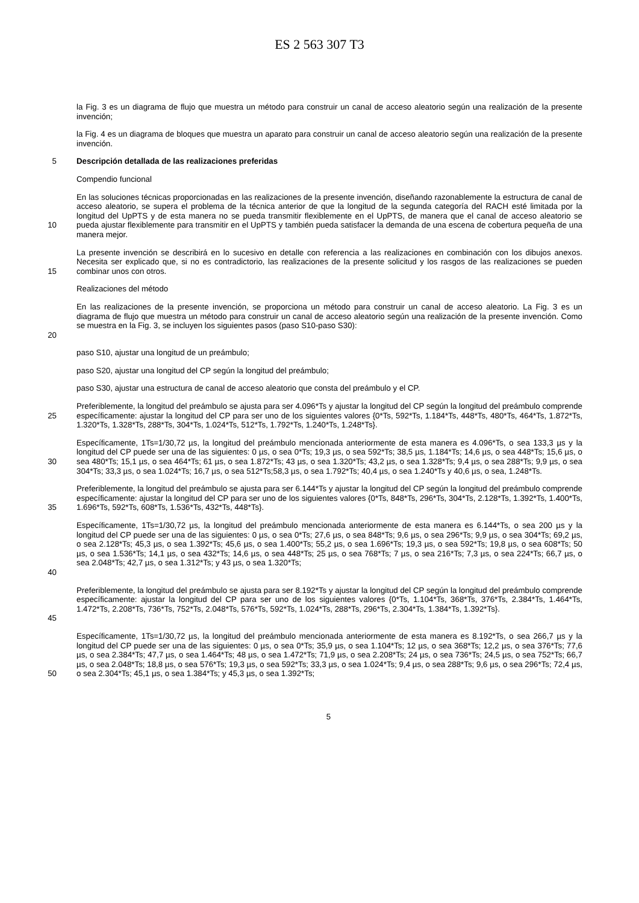ES 2 563 307 T3
la Fig. 3 es un diagrama de flujo que muestra un método para construir un canal de acceso aleatorio según una realización de la presente invención;
la Fig. 4 es un diagrama de bloques que muestra un aparato para construir un canal de acceso aleatorio según una realización de la presente invención.
5 Descripción detallada de las realizaciones preferidas
Compendio funcional
10 En las soluciones técnicas proporcionadas en las realizaciones de la presente invención, diseñando razonablemente la estructura de canal de acceso aleatorio, se supera el problema de la técnica anterior de que la longitud de la segunda categoría del RACH esté limitada por la longitud del UpPTS y de esta manera no se pueda transmitir flexiblemente en el UpPTS, de manera que el canal de acceso aleatorio se pueda ajustar flexiblemente para transmitir en el UpPTS y también pueda satisfacer la demanda de una escena de cobertura pequeña de una manera mejor.
15 La presente invención se describirá en lo sucesivo en detalle con referencia a las realizaciones en combinación con los dibujos anexos. Necesita ser explicado que, si no es contradictorio, las realizaciones de la presente solicitud y los rasgos de las realizaciones se pueden combinar unos con otros.
Realizaciones del método
20 En las realizaciones de la presente invención, se proporciona un método para construir un canal de acceso aleatorio. La Fig. 3 es un diagrama de flujo que muestra un método para construir un canal de acceso aleatorio según una realización de la presente invención. Como se muestra en la Fig. 3, se incluyen los siguientes pasos (paso S10-paso S30):
paso S10, ajustar una longitud de un preámbulo;
paso S20, ajustar una longitud del CP según la longitud del preámbulo;
paso S30, ajustar una estructura de canal de acceso aleatorio que consta del preámbulo y el CP.
25 Preferiblemente, la longitud del preámbulo se ajusta para ser 4.096*Ts y ajustar la longitud del CP según la longitud del preámbulo comprende específicamente: ajustar la longitud del CP para ser uno de los siguientes valores {0*Ts, 592*Ts, 1.184*Ts, 448*Ts, 480*Ts, 464*Ts, 1.872*Ts, 1.320*Ts, 1.328*Ts, 288*Ts, 304*Ts, 1.024*Ts, 512*Ts, 1.792*Ts, 1.240*Ts, 1.248*Ts}.
30 Específicamente, 1Ts=1/30,72 µs, la longitud del preámbulo mencionada anteriormente de esta manera es 4.096*Ts, o sea 133,3 µs y la longitud del CP puede ser una de las siguientes: 0 µs, o sea 0*Ts; 19,3 µs, o sea 592*Ts; 38,5 µs, 1.184*Ts; 14,6 µs, o sea 448*Ts; 15,6 µs, o sea 480*Ts; 15,1 µs, o sea 464*Ts; 61 µs, o sea 1.872*Ts; 43 µs, o sea 1.320*Ts; 43,2 µs, o sea 1.328*Ts; 9,4 µs, o sea 288*Ts; 9,9 µs, o sea 304*Ts; 33,3 µs, o sea 1.024*Ts; 16,7 µs, o sea 512*Ts;58,3 µs, o sea 1.792*Ts; 40,4 µs, o sea 1.240*Ts y 40,6 µs, o sea, 1.248*Ts.
35 Preferiblemente, la longitud del preámbulo se ajusta para ser 6.144*Ts y ajustar la longitud del CP según la longitud del preámbulo comprende específicamente: ajustar la longitud del CP para ser uno de los siguientes valores {0*Ts, 848*Ts, 296*Ts, 304*Ts, 2.128*Ts, 1.392*Ts, 1.400*Ts, 1.696*Ts, 592*Ts, 608*Ts, 1.536*Ts, 432*Ts, 448*Ts}.
40 Específicamente, 1Ts=1/30,72 µs, la longitud del preámbulo mencionada anteriormente de esta manera es 6.144*Ts, o sea 200 µs y la longitud del CP puede ser una de las siguientes: 0 µs, o sea 0*Ts; 27,6 µs, o sea 848*Ts; 9,6 µs, o sea 296*Ts; 9,9 µs, o sea 304*Ts; 69,2 µs, o sea 2.128*Ts; 45,3 µs, o sea 1.392*Ts; 45,6 µs, o sea 1.400*Ts; 55,2 µs, o sea 1.696*Ts; 19,3 µs, o sea 592*Ts; 19,8 µs, o sea 608*Ts; 50 µs, o sea 1.536*Ts; 14,1 µs, o sea 432*Ts; 14,6 µs, o sea 448*Ts; 25 µs, o sea 768*Ts; 7 µs, o sea 216*Ts; 7,3 µs, o sea 224*Ts; 66,7 µs, o sea 2.048*Ts; 42,7 µs, o sea 1.312*Ts; y 43 µs, o sea 1.320*Ts;
45 Preferiblemente, la longitud del preámbulo se ajusta para ser 8.192*Ts y ajustar la longitud del CP según la longitud del preámbulo comprende específicamente: ajustar la longitud del CP para ser uno de los siguientes valores {0*Ts, 1.104*Ts, 368*Ts, 376*Ts, 2.384*Ts, 1.464*Ts, 1.472*Ts, 2.208*Ts, 736*Ts, 752*Ts, 2.048*Ts, 576*Ts, 592*Ts, 1.024*Ts, 288*Ts, 296*Ts, 2.304*Ts, 1.384*Ts, 1.392*Ts}.
50 Específicamente, 1Ts=1/30,72 µs, la longitud del preámbulo mencionada anteriormente de esta manera es 8.192*Ts, o sea 266,7 µs y la longitud del CP puede ser una de las siguientes: 0 µs, o sea 0*Ts; 35,9 µs, o sea 1.104*Ts; 12 µs, o sea 368*Ts; 12,2 µs, o sea 376*Ts; 77,6 µs, o sea 2.384*Ts; 47,7 µs, o sea 1.464*Ts; 48 µs, o sea 1.472*Ts; 71,9 µs, o sea 2.208*Ts; 24 µs, o sea 736*Ts; 24,5 µs, o sea 752*Ts; 66,7 µs, o sea 2.048*Ts; 18,8 µs, o sea 576*Ts; 19,3 µs, o sea 592*Ts; 33,3 µs, o sea 1.024*Ts; 9,4 µs, o sea 288*Ts; 9,6 µs, o sea 296*Ts; 72,4 µs, o sea 2.304*Ts; 45,1 µs, o sea 1.384*Ts; y 45,3 µs, o sea 1.392*Ts;
5